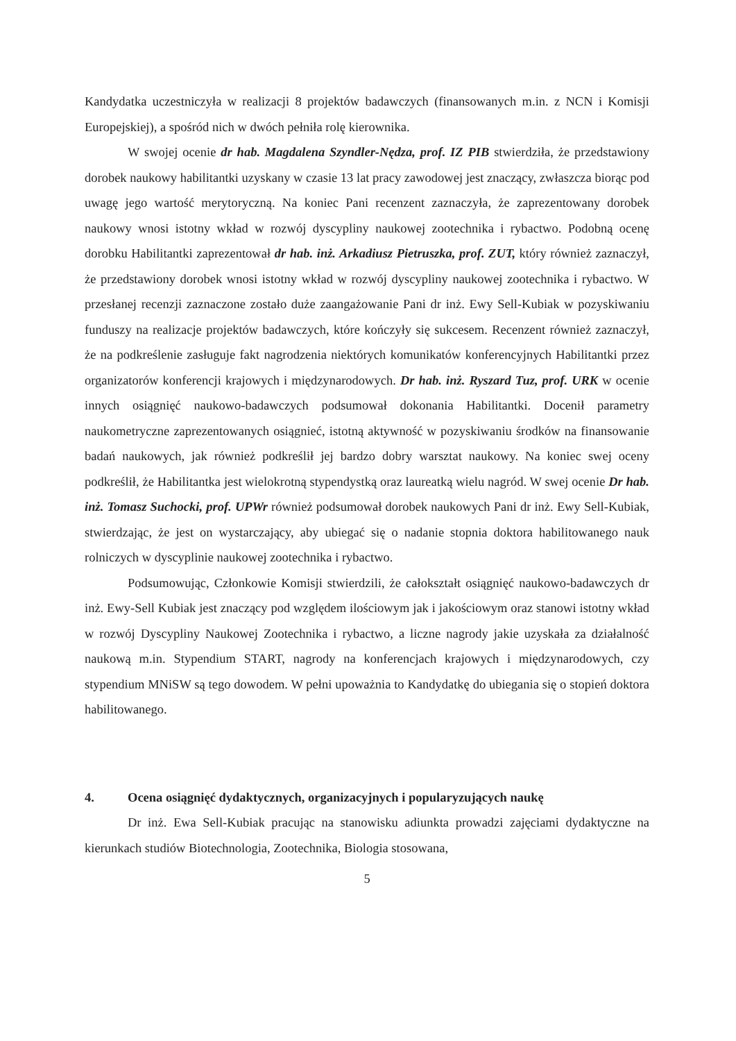Kandydatka uczestniczyła w realizacji 8 projektów badawczych (finansowanych m.in. z NCN i Komisji Europejskiej), a spośród nich w dwóch pełniła rolę kierownika.
W swojej ocenie dr hab. Magdalena Szyndler-Nędza, prof. IZ PIB stwierdziła, że przedstawiony dorobek naukowy habilitantki uzyskany w czasie 13 lat pracy zawodowej jest znaczący, zwłaszcza biorąc pod uwagę jego wartość merytoryczną. Na koniec Pani recenzent zaznaczyła, że zaprezentowany dorobek naukowy wnosi istotny wkład w rozwój dyscypliny naukowej zootechnika i rybactwo. Podobną ocenę dorobku Habilitantki zaprezentował dr hab. inż. Arkadiusz Pietruszka, prof. ZUT, który również zaznaczył, że przedstawiony dorobek wnosi istotny wkład w rozwój dyscypliny naukowej zootechnika i rybactwo. W przesłanej recenzji zaznaczone zostało duże zaangażowanie Pani dr inż. Ewy Sell-Kubiak w pozyskiwaniu funduszy na realizacje projektów badawczych, które kończyły się sukcesem. Recenzent również zaznaczył, że na podkreślenie zasługuje fakt nagrodzenia niektórych komunikatów konferencyjnych Habilitantki przez organizatorów konferencji krajowych i międzynarodowych. Dr hab. inż. Ryszard Tuz, prof. URK w ocenie innych osiągnięć naukowo-badawczych podsumował dokonania Habilitantki. Docenił parametry naukometryczne zaprezentowanych osiągnieć, istotną aktywność w pozyskiwaniu środków na finansowanie badań naukowych, jak również podkreślił jej bardzo dobry warsztat naukowy. Na koniec swej oceny podkreślił, że Habilitantka jest wielokrotną stypendystką oraz laureatką wielu nagród. W swej ocenie Dr hab. inż. Tomasz Suchocki, prof. UPWr również podsumował dorobek naukowych Pani dr inż. Ewy Sell-Kubiak, stwierdzając, że jest on wystarczający, aby ubiegać się o nadanie stopnia doktora habilitowanego nauk rolniczych w dyscyplinie naukowej zootechnika i rybactwo.
Podsumowując, Członkowie Komisji stwierdzili, że całokształt osiągnięć naukowo-badawczych dr inż. Ewy-Sell Kubiak jest znaczący pod względem ilościowym jak i jakościowym oraz stanowi istotny wkład w rozwój Dyscypliny Naukowej Zootechnika i rybactwo, a liczne nagrody jakie uzyskała za działalność naukową m.in. Stypendium START, nagrody na konferencjach krajowych i międzynarodowych, czy stypendium MNiSW są tego dowodem. W pełni upoważnia to Kandydatkę do ubiegania się o stopień doktora habilitowanego.
4. Ocena osiągnięć dydaktycznych, organizacyjnych i popularyzujących naukę
Dr inż. Ewa Sell-Kubiak pracując na stanowisku adiunkta prowadzi zajęciami dydaktyczne na kierunkach studiów Biotechnologia, Zootechnika, Biologia stosowana,
5